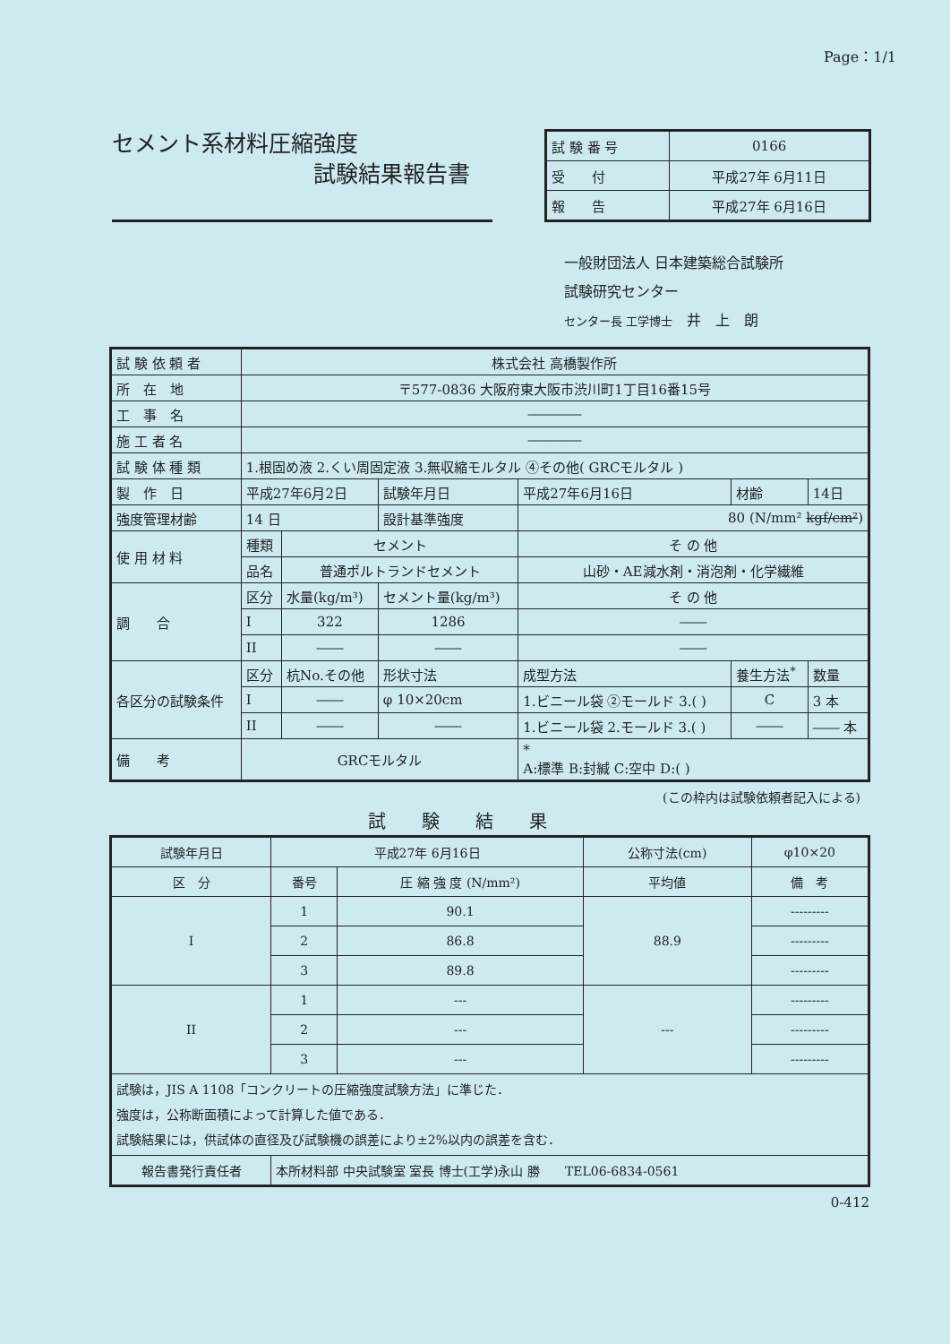Page：1/1
セメント系材料圧縮強度
試験結果報告書
| 試 験 番 号 | 0166 |
| 受 付 | 平成27年 6月11日 |
| 報 告 | 平成27年 6月16日 |
一般財団法人 日本建築総合試験所
試験研究センター
センター長 工学博士　井　上　朗
| 試 験 依 頼 者 | 株式会社 高橋製作所 | | | | | | |
| 所 在 地 | 〒577-0836 大阪府東大阪市渋川町1丁目16番15号 | | | | | | |
| 工 事 名 | ―――― | | | | | | |
| 施 工 者 名 | ―――― | | | | | | |
| 試 験 体 種 類 | 1.根固め液 2.くい周固定液 3.無収縮モルタル ④その他( GRCモルタル ) | | | | | | |
| 製 作 日 | 平成27年6月2日 | | 試験年月日 | 平成27年6月16日 | | 材齢 | 14日 |
| 強度管理材齢 | 14 日 | | 設計基準強度 | 80 (N/mm² kgf/cm² ) | | | |
| 使 用 材 料 | 種類 | セメント | | そ の 他 | | | |
| | 品名 | 普通ポルトランドセメント | | 山砂・AE減水剤・消泡剤・化学繊維 | | | |
| 調 合 | 区分 | 水量(kg/m³) | セメント量(kg/m³) | | そ の 他 | | |
| | I | 322 | 1286 | | ―― | | |
| | II | ―― | ―― | | ―― | | |
| 各区分の試験条件 | 区分 | 杭No.その他 | 形状寸法 | | 成型方法 | 養生方法<sup>*</sup> | 数量 |
| | I | ―― | φ 10×20cm | | 1.ビニール袋 ②モールド 3.( ) | C | 3 本 |
| | II | ―― | ―― | | 1.ビニール袋 2.モールド 3.( ) | ―― | ―― 本 |
| 備 考 | GRCモルタル | | | | * A:標準 B:封緘 C:空中 D:( ) | | |
(この枠内は試験依頼者記入による)
試験結果
| 試験年月日 | 平成27年 6月16日 | | 公称寸法(cm) | φ10×20 |
| 区 分 | 番号 | 圧 縮 強 度 (N/mm²) | 平均値 | 備 考 |
| I | 1 | 90.1 | 88.9 | --------- |
| | 2 | 86.8 | | --------- |
| | 3 | 89.8 | | --------- |
| II | 1 | --- | --- | --------- |
| | 2 | --- | | --------- |
| | 3 | --- | | --------- |
| 試験は，JIS A 1108「コンクリートの圧縮強度試験方法」に準じた． 強度は，公称断面積によって計算した値である． 試験結果には，供試体の直径及び試験機の誤差により±2%以内の誤差を含む． | | | | |
| 報告書発行責任者 | 本所材料部 中央試験室 室長 博士(工学)永山 勝 TEL06-6834-0561 | | | |
0-412